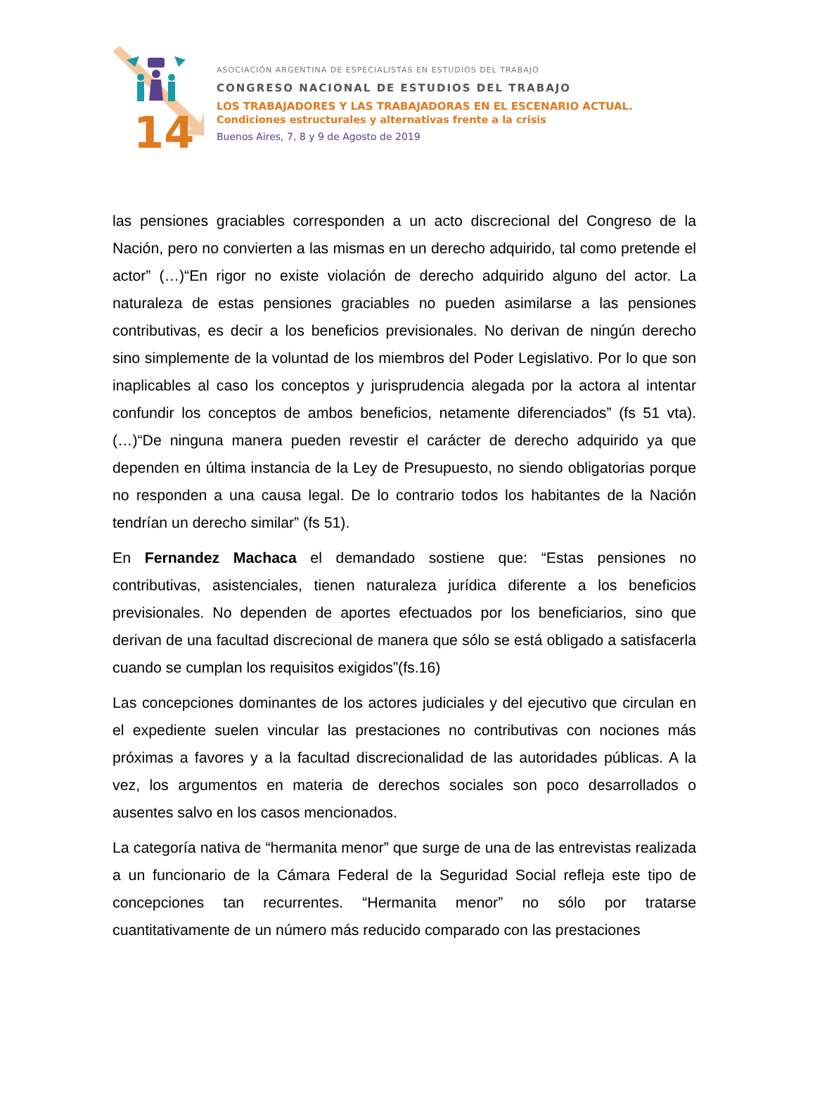14
ASOCIACIÓN ARGENTINA DE ESPECIALISTAS EN ESTUDIOS DEL TRABAJO
CONGRESO NACIONAL DE ESTUDIOS DEL TRABAJO
LOS TRABAJADORES Y LAS TRABAJADORAS EN EL ESCENARIO ACTUAL.
Condiciones estructurales y alternativas frente a la crisis
Buenos Aires, 7, 8 y 9 de Agosto de 2019
las pensiones graciables corresponden a un acto discrecional del Congreso de la Nación, pero no convierten a las mismas en un derecho adquirido, tal como pretende el actor” (…)“En rigor no existe violación de derecho adquirido alguno del actor. La naturaleza de estas pensiones graciables no pueden asimilarse a las pensiones contributivas, es decir a los beneficios previsionales. No derivan de ningún derecho sino simplemente de la voluntad de los miembros del Poder Legislativo. Por lo que son inaplicables al caso los conceptos y jurisprudencia alegada por la actora al intentar confundir los conceptos de ambos beneficios, netamente diferenciados” (fs 51 vta). (…)“De ninguna manera pueden revestir el carácter de derecho adquirido ya que dependen en última instancia de la Ley de Presupuesto, no siendo obligatorias porque no responden a una causa legal. De lo contrario todos los habitantes de la Nación tendrían un derecho similar” (fs 51).
En Fernandez Machaca el demandado sostiene que: “Estas pensiones no contributivas, asistenciales, tienen naturaleza jurídica diferente a los beneficios previsionales. No dependen de aportes efectuados por los beneficiarios, sino que derivan de una facultad discrecional de manera que sólo se está obligado a satisfacerla cuando se cumplan los requisitos exigidos”(fs.16)
Las concepciones dominantes de los actores judiciales y del ejecutivo que circulan en el expediente suelen vincular las prestaciones no contributivas con nociones más próximas a favores y a la facultad discrecionalidad de las autoridades públicas. A la vez, los argumentos en materia de derechos sociales son poco desarrollados o ausentes salvo en los casos mencionados.
La categoría nativa de “hermanita menor” que surge de una de las entrevistas realizada a un funcionario de la Cámara Federal de la Seguridad Social refleja este tipo de concepciones tan recurrentes. “Hermanita menor” no sólo por tratarse cuantitativamente de un número más reducido comparado con las prestaciones